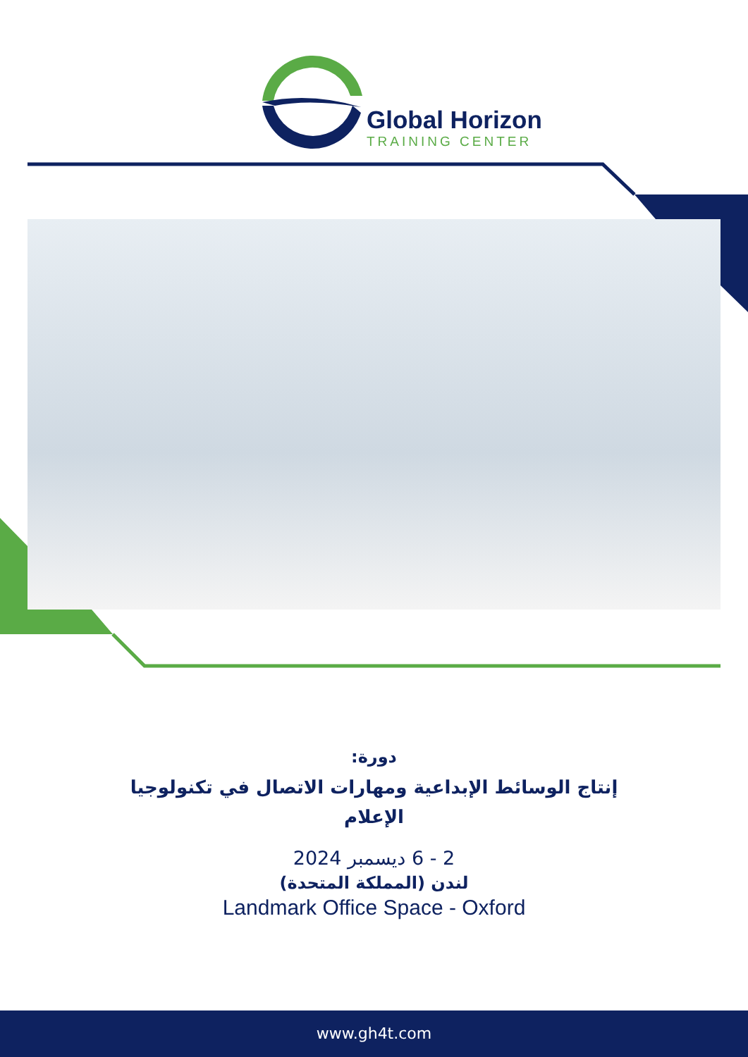Global Horizon
TRAINING CENTER
دورة:
إنتاج الوسائط الإبداعية ومهارات الاتصال في تكنولوجيا
الإعلام
2 - 6 ديسمبر 2024
لندن (المملكة المتحدة)
Landmark Office Space - Oxford
www.gh4t.com